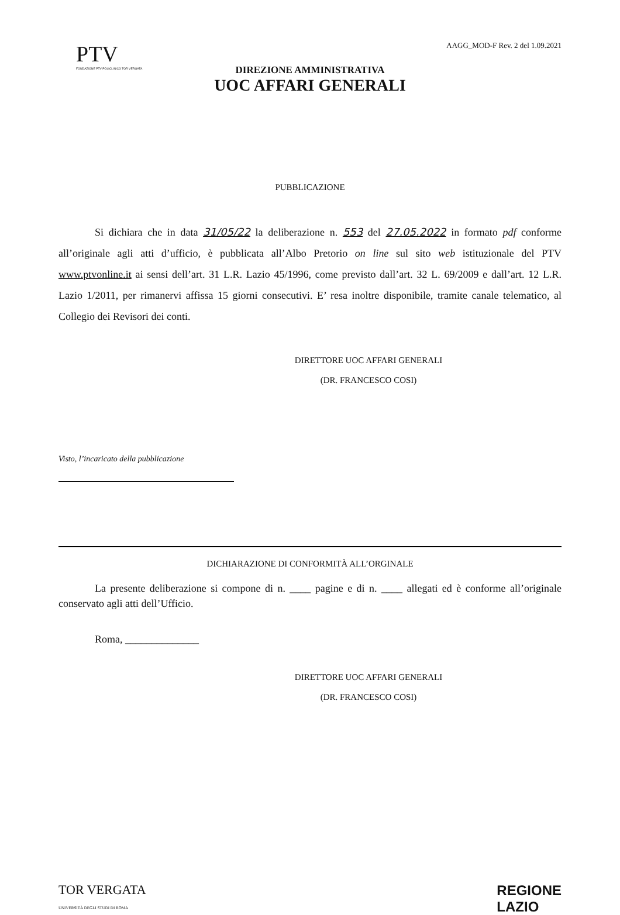PTV
FONDAZIONE PTV POLICLINICO TOR VERGATA
AAGG_MOD-F Rev. 2 del 1.09.2021
DIREZIONE AMMINISTRATIVA
UOC AFFARI GENERALI
PUBBLICAZIONE
Si dichiara che in data 31/05/22 la deliberazione n. 553 del 27.05.2022 in formato pdf conforme all’originale agli atti d’ufficio, è pubblicata all’Albo Pretorio on line sul sito web istituzionale del PTV www.ptvonline.it ai sensi dell’art. 31 L.R. Lazio 45/1996, come previsto dall’art. 32 L. 69/2009 e dall’art. 12 L.R. Lazio 1/2011, per rimanervi affissa 15 giorni consecutivi. E’ resa inoltre disponibile, tramite canale telematico, al Collegio dei Revisori dei conti.
DIRETTORE UOC AFFARI GENERALI
(DR. FRANCESCO COSI)
Visto, l’incaricato della pubblicazione
DICHIARAZIONE DI CONFORMITÀ ALL’ORGINALE
La presente deliberazione si compone di n. ____ pagine e di n. ____ allegati ed è conforme all’originale conservato agli atti dell’Ufficio.
Roma, ______________
DIRETTORE UOC AFFARI GENERALI
(DR. FRANCESCO COSI)
TOR VERGATA
UNIVERSITÀ DEGLI STUDI DI ROMA
REGIONE
LAZIO